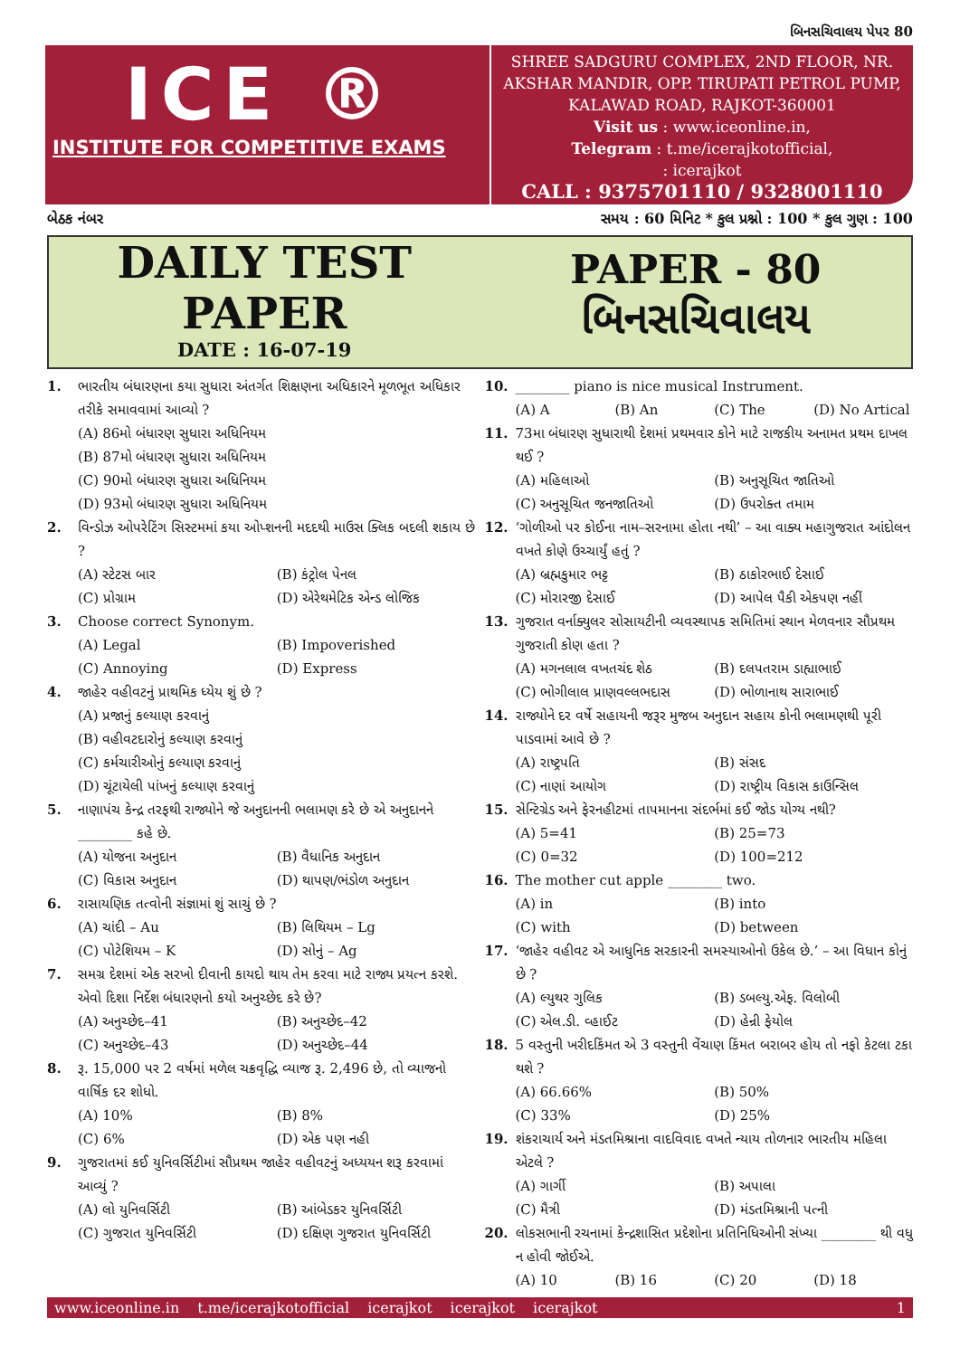બિનસચિવાલય પેપર 80
ICE ®
INSTITUTE FOR COMPETITIVE EXAMS
SHREE SADGURU COMPLEX, 2ND FLOOR, NR. AKSHAR MANDIR, OPP. TIRUPATI PETROL PUMP, KALAWAD ROAD, RAJKOT-360001
Visit us : www.iceonline.in,
Telegram : t.me/icerajkotofficial,
: icerajkot
CALL : 9375701110 / 9328001110
બેઠક નંબર સમય : 60 મિનિટ * કુલ પ્રશ્નો : 100 * કુલ ગુણ : 100
DAILY TEST
PAPER
DATE : 16-07-19
PAPER - 80
બિનસચિવાલય
1. ભારતીય બંધારણના કયા સુધારા અંતર્ગત શિક્ષણના અધિકારને મૂળભૂત અધિકાર તરીકે સમાવવામાં આવ્યો ?
(A) 86મો બંધારણ સુધારા અધિનિયમ
(B) 87મો બંધારણ સુધારા અધિનિયમ
(C) 90મો બંધારણ સુધારા અધિનિયમ
(D) 93મો બંધારણ સુધારા અધિનિયમ
2. વિન્ડોઝ ઓપરેટિંગ સિસ્ટમમાં કયા ઓપ્શનની મદદથી માઉસ ક્લિક બદલી શકાય છે ?
(A) સ્ટેટસ બાર (B) કંટ્રોલ પેનલ (C) પ્રોગ્રામ (D) એરેથમેટિક એન્ડ લોજિક
3. Choose correct Synonym.
(A) Legal (B) Impoverished (C) Annoying (D) Express
4. જાહેર વહીવટનું પ્રાથમિક ધ્યેય શું છે ?
(A) પ્રજાનું કલ્યાણ કરવાનું
(B) વહીવટદારોનું કલ્યાણ કરવાનું
(C) કર્મચારીઓનું કલ્યાણ કરવાનું
(D) ચૂંટાયેલી પાંખનું કલ્યાણ કરવાનું
5. નાણાપંચ કેન્દ્ર તરફથી રાજ્યોને જે અનુદાનની ભલામણ કરે છે એ અનુદાનને ________ કહે છે.
(A) યોજના અનુદાન (B) વૈધાનિક અનુદાન (C) વિકાસ અનુદાન (D) થાપણ/ભંડોળ અનુદાન
6. રાસાયણિક તત્વોની સંજ્ઞામાં શું સાચું છે ?
(A) ચાંદી – Au (B) લિથિયમ – Lg (C) પોટેશિયમ – K (D) સોનું – Ag
7. સમગ્ર દેશમાં એક સરખો દીવાની કાયદો થાય તેમ કરવા માટે રાજ્ય પ્રયત્ન કરશે. એવો દિશા નિર્દેશ બંધારણનો કયો અનુચ્છેદ કરે છે?
(A) અનુચ્છેદ–41 (B) અનુચ્છેદ–42 (C) અનુચ્છેદ–43 (D) અનુચ્છેદ–44
8. રૂ. 15,000 પર 2 વર્ષમાં મળેલ ચક્રવૃદ્ધિ વ્યાજ રૂ. 2,496 છે, તો વ્યાજનો વાર્ષિક દર શોધો.
(A) 10% (B) 8% (C) 6% (D) એક પણ નહી
9. ગુજરાતમાં કઈ યુનિવર્સિટીમાં સૌપ્રથમ જાહેર વહીવટનું અધ્યયન શરૂ કરવામાં આવ્યું ?
(A) લો યુનિવર્સિટી (B) આંબેડકર યુનિવર્સિટી (C) ગુજરાત યુનિવર્સિટી (D) દક્ષિણ ગુજરાત યુનિવર્સિટી
10. ________ piano is nice musical Instrument.
(A) A (B) An (C) The (D) No Artical
11. 73મા બંધારણ સુધારાથી દેશમાં પ્રથમવાર કોને માટે રાજકીય અનામત પ્રથમ દાખલ થઈ ?
(A) મહિલાઓ (B) અનુસૂચિત જાતિઓ (C) અનુસૂચિત જનજાતિઓ (D) ઉપરોક્ત તમામ
12. ‘ગોળીઓ પર કોઈના નામ–સરનામા હોતા નથી’ – આ વાક્ય મહાગુજરાત આંદોલન વખતે કોણે ઉચ્ચાર્યું હતું ?
(A) બ્રહ્મકુમાર ભટ્ટ (B) ઠાકોરભાઈ દેસાઈ (C) મોરારજી દેસાઈ (D) આપેલ પૈકી એકપણ નહીં
13. ગુજરાત વર્નાક્યુલર સોસાયટીની વ્યવસ્થાપક સમિતિમાં સ્થાન મેળવનાર સૌપ્રથમ ગુજરાતી કોણ હતા ?
(A) મગનલાલ વખતચંદ શેઠ (B) દલપતરામ ડાહ્યાભાઈ (C) ભોગીલાલ પ્રાણવલ્લભદાસ (D) ભોળાનાથ સારાભાઈ
14. રાજ્યોને દર વર્ષે સહાયની જરૂર મુજબ અનુદાન સહાય કોની ભલામણથી પૂરી પાડવામાં આવે છે ?
(A) રાષ્ટ્રપતિ (B) સંસદ (C) નાણાં આયોગ (D) રાષ્ટ્રીય વિકાસ કાઉન્સિલ
15. સેન્ટિગ્રેડ અને ફેરનહીટમાં તાપમાનના સંદર્ભમાં કઈ જોડ યોગ્ય નથી?
(A) 5=41 (B) 25=73 (C) 0=32 (D) 100=212
16. The mother cut apple ________ two.
(A) in (B) into (C) with (D) between
17. ‘જાહેર વહીવટ એ આધુનિક સરકારની સમસ્યાઓનો ઉકેલ છે.’ – આ વિધાન કોનું છે ?
(A) લ્યુથર ગુલિક (B) ડબલ્યુ.એફ. વિલોબી (C) એલ.ડી. વ્હાઈટ (D) હેન્રી ફેયોલ
18. 5 વસ્તુની ખરીદકિંમત એ 3 વસ્તુની વેંચાણ કિંમત બરાબર હોય તો નફો કેટલા ટકા થશે ?
(A) 66.66% (B) 50% (C) 33% (D) 25%
19. શંકરાચાર્ય અને મંડતમિશ્રાના વાદવિવાદ વખતે ન્યાય તોળનાર ભારતીય મહિલા એટલે ?
(A) ગાર્ગી (B) અપાલા (C) મૈત્રી (D) મંડતમિશ્રાની પત્ની
20. લોકસભાની રચનામાં કેન્દ્રશાસિત પ્રદેશોના પ્રતિનિધિઓની સંખ્યા ________ થી વધુ ન હોવી જોઈએ.
(A) 10 (B) 16 (C) 20 (D) 18
www.iceonline.in t.me/icerajkotofficial icerajkot icerajkot icerajkot 1